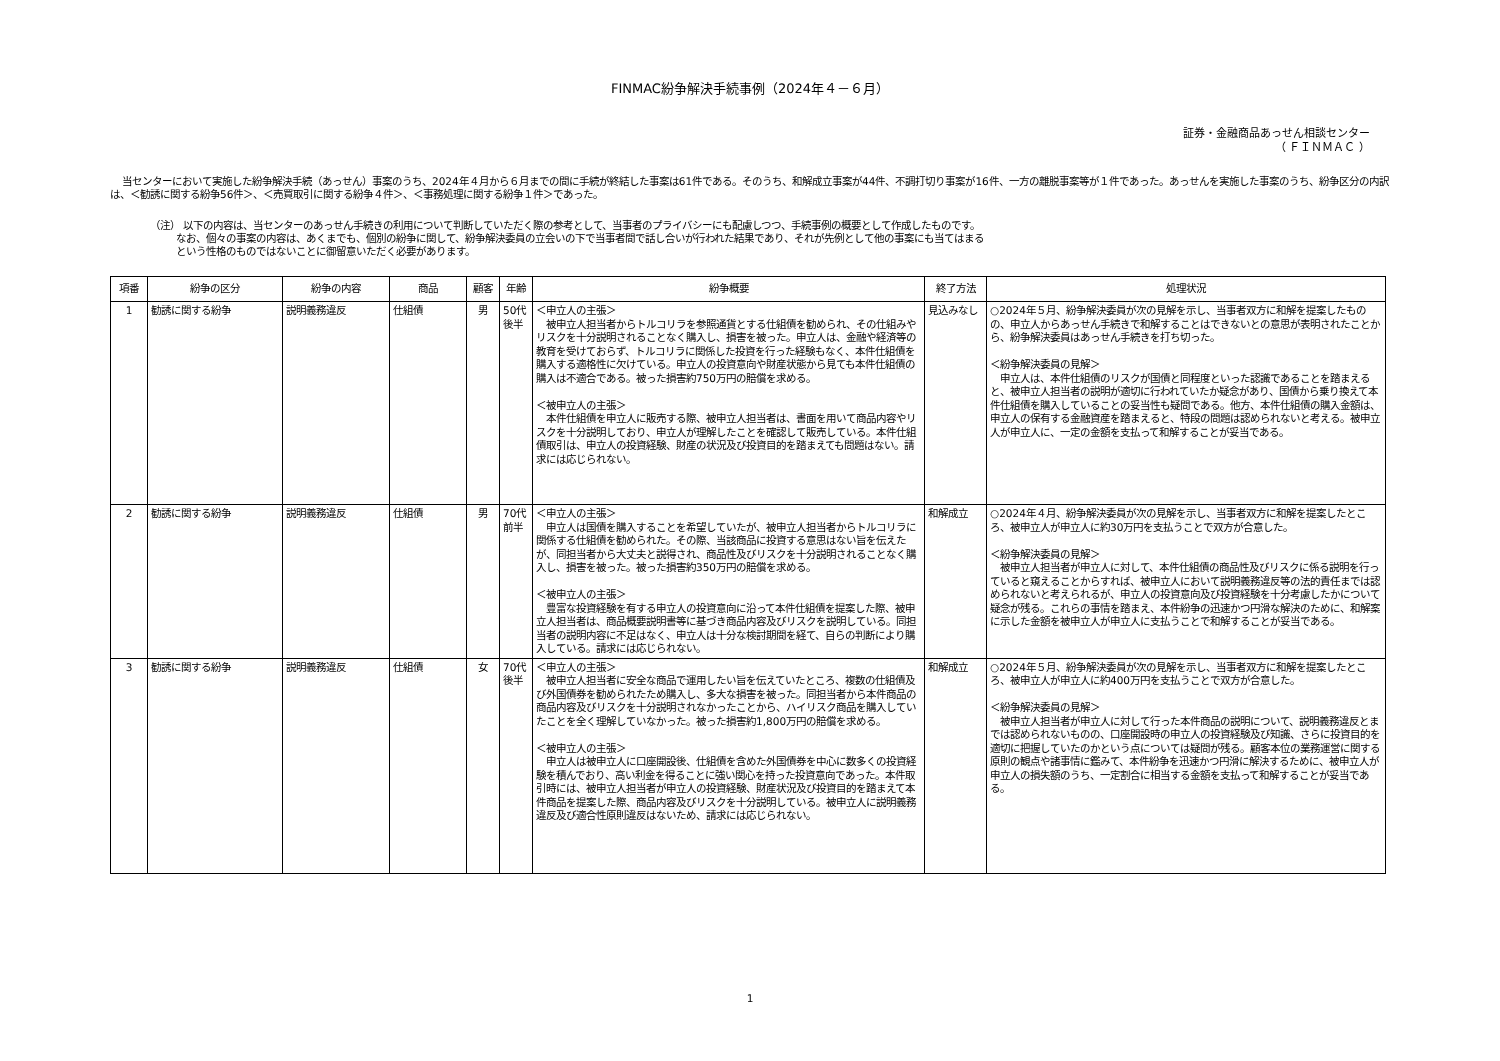FINMAC紛争解決手続事例（2024年４－６月）
証券・金融商品あっせん相談センター
（ ＦＩＮＭＡＣ ）
当センターにおいて実施した紛争解決手続（あっせん）事案のうち、2024年４月から６月までの間に手続が終結した事案は61件である。そのうち、和解成立事案が44件、不調打切り事案が16件、一方の離脱事案等が１件であった。あっせんを実施した事案のうち、紛争区分の内訳は、＜勧誘に関する紛争56件＞、＜売買取引に関する紛争４件＞、＜事務処理に関する紛争１件＞であった。
（注） 以下の内容は、当センターのあっせん手続きの利用について判断していただく際の参考として、当事者のプライバシーにも配慮しつつ、手続事例の概要として作成したものです。
なお、個々の事案の内容は、あくまでも、個別の紛争に関して、紛争解決委員の立会いの下で当事者間で話し合いが行われた結果であり、それが先例として他の事案にも当てはまる
という性格のものではないことに御留意いただく必要があります。
| 項番 | 紛争の区分 | 紛争の内容 | 商品 | 顧客 | 年齢 | 紛争概要 | 終了方法 | 処理状況 |
| --- | --- | --- | --- | --- | --- | --- | --- | --- |
| 1 | 勧誘に関する紛争 | 説明義務違反 | 仕組債 | 男 | 50代後半 | ＜申立人の主張＞ 被申立人担当者からトルコリラを参照通貨とする仕組債を勧められ、その仕組みやリスクを十分説明されることなく購入し、損害を被った。申立人は、金融や経済等の教育を受けておらず、トルコリラに関係した投資を行った経験もなく、本件仕組債を購入する適格性に欠けている。申立人の投資意向や財産状態から見ても本件仕組債の購入は不適合である。被った損害約750万円の賠償を求める。 ＜被申立人の主張＞ 本件仕組債を申立人に販売する際、被申立人担当者は、書面を用いて商品内容やリスクを十分説明しており、申立人が理解したことを確認して販売している。本件仕組債取引は、申立人の投資経験、財産の状況及び投資目的を踏まえても問題はない。請求には応じられない。 | 見込みなし | ○2024年５月、紛争解決委員が次の見解を示し、当事者双方に和解を提案したものの、申立人からあっせん手続きで和解することはできないとの意思が表明されたことから、紛争解決委員はあっせん手続きを打ち切った。 ＜紛争解決委員の見解＞ 申立人は、本件仕組債のリスクが国債と同程度といった認識であることを踏まえると、被申立人担当者の説明が適切に行われていたか疑念があり、国債から乗り換えて本件仕組債を購入していることの妥当性も疑問である。他方、本件仕組債の購入金額は、申立人の保有する金融資産を踏まえると、特段の問題は認められないと考える。被申立人が申立人に、一定の金額を支払って和解することが妥当である。 |
| 2 | 勧誘に関する紛争 | 説明義務違反 | 仕組債 | 男 | 70代前半 | ＜申立人の主張＞ 申立人は国債を購入することを希望していたが、被申立人担当者からトルコリラに関係する仕組債を勧められた。その際、当該商品に投資する意思はない旨を伝えたが、同担当者から大丈夫と説得され、商品性及びリスクを十分説明されることなく購入し、損害を被った。被った損害約350万円の賠償を求める。 ＜被申立人の主張＞ 豊富な投資経験を有する申立人の投資意向に沿って本件仕組債を提案した際、被申立人担当者は、商品概要説明書等に基づき商品内容及びリスクを説明している。同担当者の説明内容に不足はなく、申立人は十分な検討期間を経て、自らの判断により購入している。請求には応じられない。 | 和解成立 | ○2024年４月、紛争解決委員が次の見解を示し、当事者双方に和解を提案したところ、被申立人が申立人に約30万円を支払うことで双方が合意した。 ＜紛争解決委員の見解＞ 被申立人担当者が申立人に対して、本件仕組債の商品性及びリスクに係る説明を行っていると窺えることからすれば、被申立人において説明義務違反等の法的責任までは認められないと考えられるが、申立人の投資意向及び投資経験を十分考慮したかについて疑念が残る。これらの事情を踏まえ、本件紛争の迅速かつ円滑な解決のために、和解案に示した金額を被申立人が申立人に支払うことで和解することが妥当である。 |
| 3 | 勧誘に関する紛争 | 説明義務違反 | 仕組債 | 女 | 70代後半 | ＜申立人の主張＞ 被申立人担当者に安全な商品で運用したい旨を伝えていたところ、複数の仕組債及び外国債券を勧められたため購入し、多大な損害を被った。同担当者から本件商品の商品内容及びリスクを十分説明されなかったことから、ハイリスク商品を購入していたことを全く理解していなかった。被った損害約1,800万円の賠償を求める。 ＜被申立人の主張＞ 申立人は被申立人に口座開設後、仕組債を含めた外国債券を中心に数多くの投資経験を積んでおり、高い利金を得ることに強い関心を持った投資意向であった。本件取引時には、被申立人担当者が申立人の投資経験、財産状況及び投資目的を踏まえて本件商品を提案した際、商品内容及びリスクを十分説明している。被申立人に説明義務違反及び適合性原則違反はないため、請求には応じられない。 | 和解成立 | ○2024年５月、紛争解決委員が次の見解を示し、当事者双方に和解を提案したところ、被申立人が申立人に約400万円を支払うことで双方が合意した。 ＜紛争解決委員の見解＞ 被申立人担当者が申立人に対して行った本件商品の説明について、説明義務違反とまでは認められないものの、口座開設時の申立人の投資経験及び知識、さらに投資目的を適切に把握していたのかという点については疑問が残る。顧客本位の業務運営に関する原則の観点や諸事情に鑑みて、本件紛争を迅速かつ円滑に解決するために、被申立人が申立人の損失額のうち、一定割合に相当する金額を支払って和解することが妥当である。 |
1